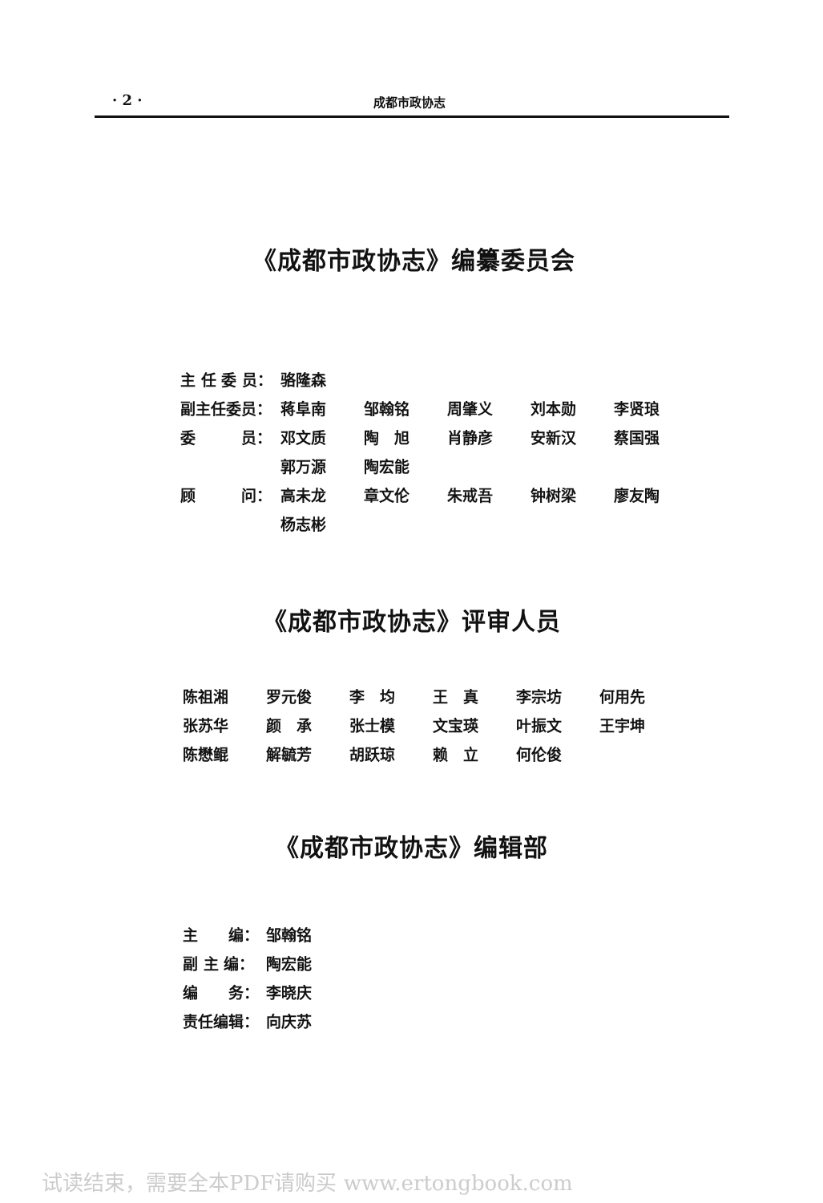· 2 · 成都市政协志
《成都市政协志》编纂委员会
| 主 任 委 员： | 骆隆森 | | | | |
| 副主任委员： | 蒋阜南 | 邹翰铭 | 周肇义 | 刘本勋 | 李贤琅 |
| 委 员： | 邓文质 | 陶 旭 | 肖静彦 | 安新汉 | 蔡国强 |
| | 郭万源 | 陶宏能 | | | |
| 顾 问： | 高未龙 | 章文伦 | 朱戒吾 | 钟树梁 | 廖友陶 |
| | 杨志彬 | | | | |
《成都市政协志》评审人员
| 陈祖湘 | 罗元俊 | 李 均 | 王 真 | 李宗坊 | 何用先 |
| 张苏华 | 颜 承 | 张士模 | 文宝瑛 | 叶振文 | 王宇坤 |
| 陈懋鲲 | 解毓芳 | 胡跃琼 | 赖 立 | 何伦俊 | |
《成都市政协志》编辑部
| 主 编： | 邹翰铭 |
| 副 主 编： | 陶宏能 |
| 编 务： | 李晓庆 |
| 责任编辑： | 向庆苏 |
试读结束，需要全本PDF请购买 www.ertongbook.com